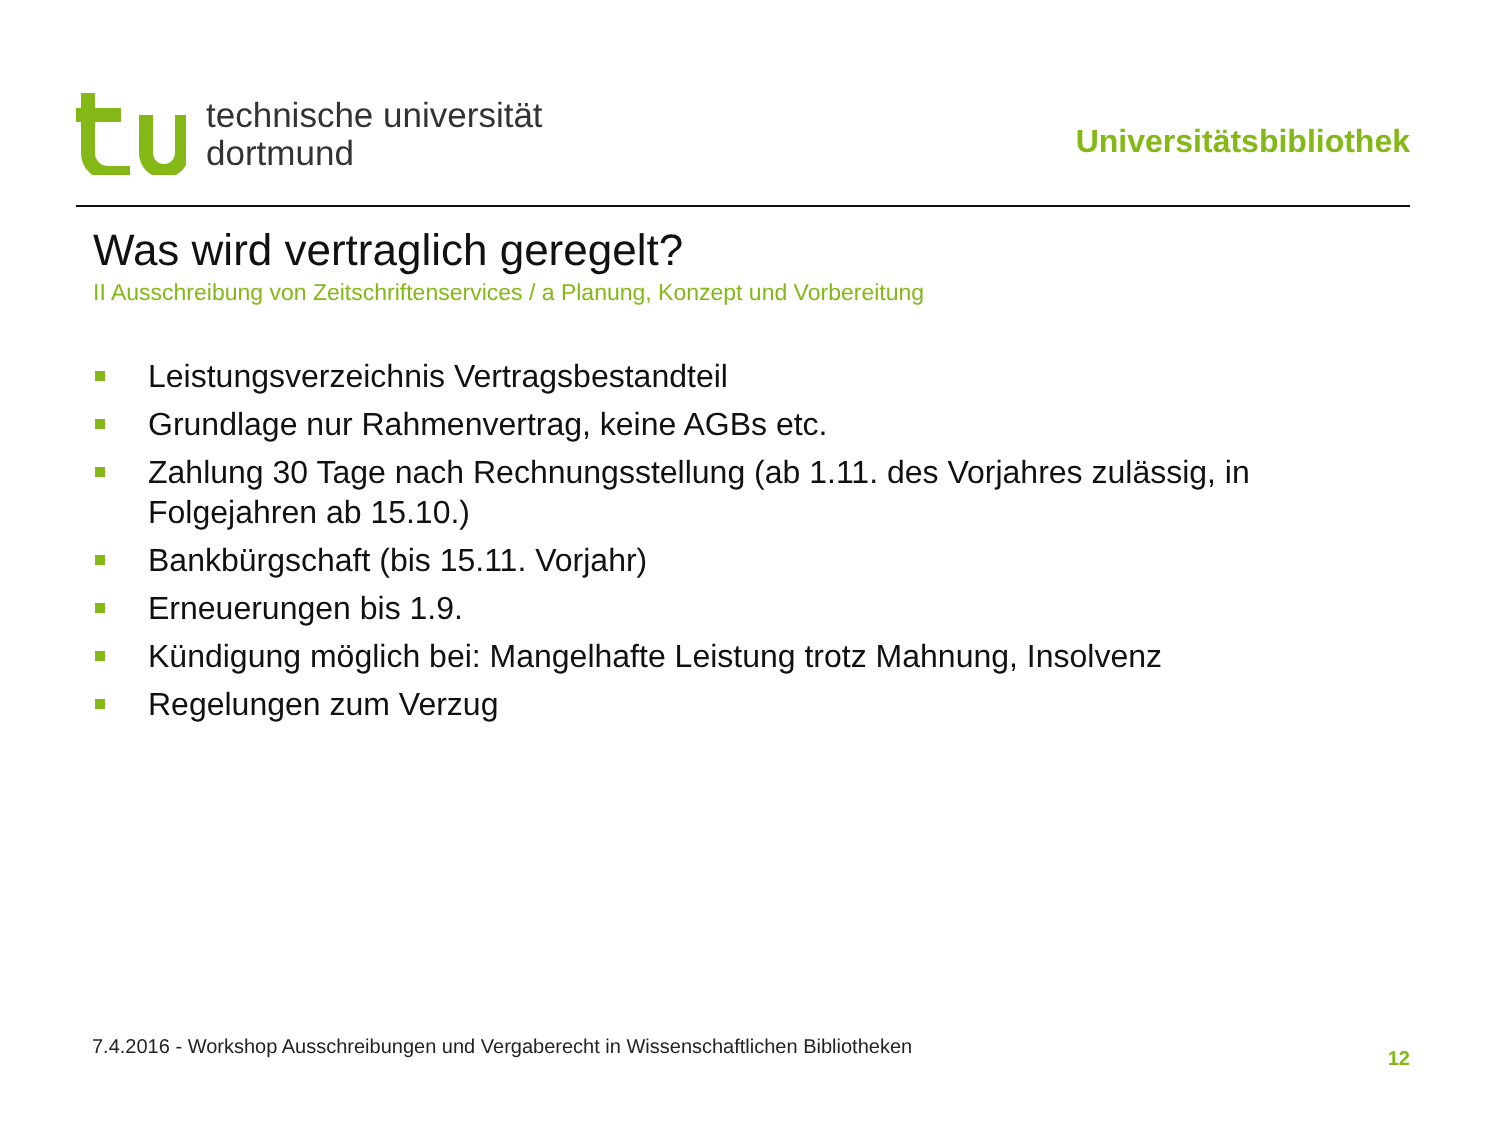technische universität
dortmund
Universitätsbibliothek
Was wird vertraglich geregelt?
II Ausschreibung von Zeitschriftenservices / a Planung, Konzept und Vorbereitung
Leistungsverzeichnis Vertragsbestandteil
Grundlage nur Rahmenvertrag, keine AGBs etc.
Zahlung 30 Tage nach Rechnungsstellung (ab 1.11. des Vorjahres zulässig, in Folgejahren ab 15.10.)
Bankbürgschaft (bis 15.11. Vorjahr)
Erneuerungen bis 1.9.
Kündigung möglich bei: Mangelhafte Leistung trotz Mahnung, Insolvenz
Regelungen zum Verzug
7.4.2016 - Workshop Ausschreibungen und Vergaberecht in Wissenschaftlichen Bibliotheken
12